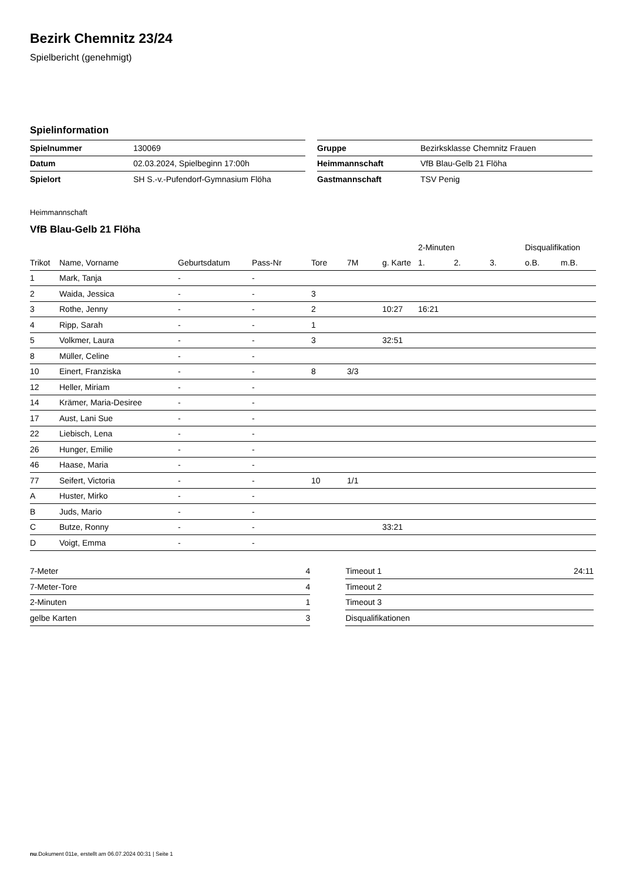Bezirk Chemnitz 23/24
Spielbericht (genehmigt)
Spielinformation
| Spielnummer | 130069 |
| Datum | 02.03.2024, Spielbeginn 17:00h |
| Spielort | SH S.-v.-Pufendorf-Gymnasium Flöha |
| Gruppe | Bezirksklasse Chemnitz Frauen |
| Heimmannschaft | VfB Blau-Gelb 21 Flöha |
| Gastmannschaft | TSV Penig |
Heimmannschaft
VfB Blau-Gelb 21 Flöha
| | | | | | | | 2-Minuten | | | Disqualifikation | |
| --- | --- | --- | --- | --- | --- | --- | --- | --- | --- | --- | --- |
| Trikot | Name, Vorname | Geburtsdatum | Pass-Nr | Tore | 7M | g. Karte | 1. | 2. | 3. | o.B. | m.B. |
| 1 | Mark, Tanja | - | - | | | | | | | | |
| 2 | Waida, Jessica | - | - | 3 | | | | | | | |
| 3 | Rothe, Jenny | - | - | 2 | | 10:27 | 16:21 | | | | |
| 4 | Ripp, Sarah | - | - | 1 | | | | | | | |
| 5 | Volkmer, Laura | - | - | 3 | | 32:51 | | | | | |
| 8 | Müller, Celine | - | - | | | | | | | | |
| 10 | Einert, Franziska | - | - | 8 | 3/3 | | | | | | |
| 12 | Heller, Miriam | - | - | | | | | | | | |
| 14 | Krämer, Maria-Desiree | - | - | | | | | | | | |
| 17 | Aust, Lani Sue | - | - | | | | | | | | |
| 22 | Liebisch, Lena | - | - | | | | | | | | |
| 26 | Hunger, Emilie | - | - | | | | | | | | |
| 46 | Haase, Maria | - | - | | | | | | | | |
| 77 | Seifert, Victoria | - | - | 10 | 1/1 | | | | | | |
| A | Huster, Mirko | - | - | | | | | | | | |
| B | Juds, Mario | - | - | | | | | | | | |
| C | Butze, Ronny | - | - | | | 33:21 | | | | | |
| D | Voigt, Emma | - | - | | | | | | | | |
| 7-Meter | 4 |
| 7-Meter-Tore | 4 |
| 2-Minuten | 1 |
| gelbe Karten | 3 |
| Timeout 1 | 24:11 |
| Timeout 2 | |
| Timeout 3 | |
| Disqualifikationen | |
nu.Dokument 011e, erstellt am 06.07.2024 00:31 | Seite 1